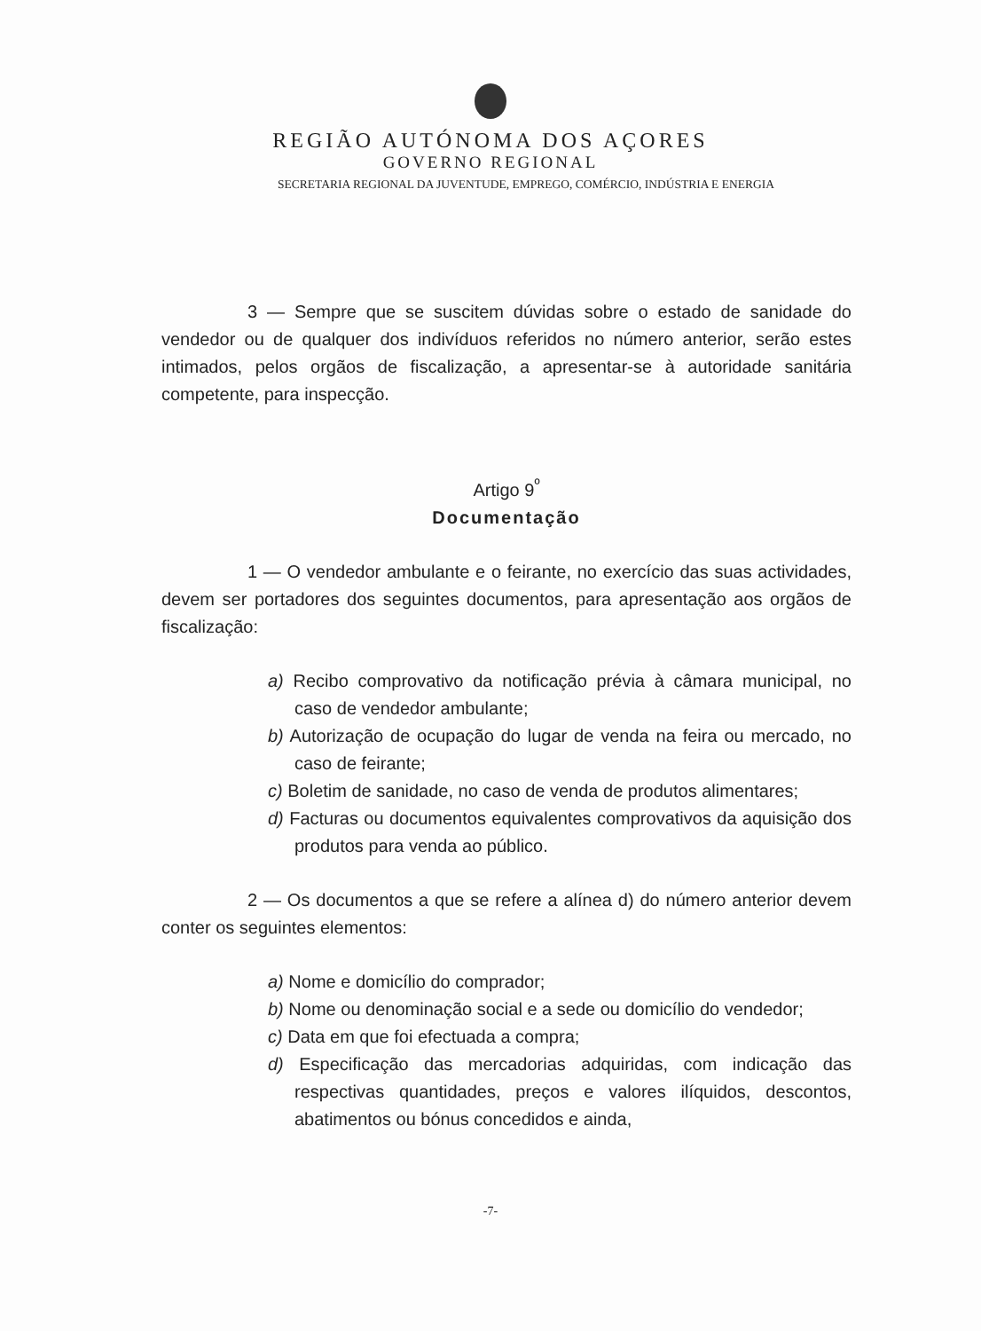REGIÃO AUTÓNOMA DOS AÇORES
GOVERNO REGIONAL
SECRETARIA REGIONAL DA JUVENTUDE, EMPREGO, COMÉRCIO, INDÚSTRIA E ENERGIA
3 — Sempre que se suscitem dúvidas sobre o estado de sanidade do vendedor ou de qualquer dos indivíduos referidos no número anterior, serão estes intimados, pelos orgãos de fiscalização, a apresentar-se à autoridade sanitária competente, para inspecção.
Artigo 9<sup>º</sup>
Documentação
1 — O vendedor ambulante e o feirante, no exercício das suas actividades, devem ser portadores dos seguintes documentos, para apresentação aos orgãos de fiscalização:
a) Recibo comprovativo da notificação prévia à câmara municipal, no caso de vendedor ambulante;
b) Autorização de ocupação do lugar de venda na feira ou mercado, no caso de feirante;
c) Boletim de sanidade, no caso de venda de produtos alimentares;
d) Facturas ou documentos equivalentes comprovativos da aquisição dos produtos para venda ao público.
2 — Os documentos a que se refere a alínea d) do número anterior devem conter os seguintes elementos:
a) Nome e domicílio do comprador;
b) Nome ou denominação social e a sede ou domicílio do vendedor;
c) Data em que foi efectuada a compra;
d) Especificação das mercadorias adquiridas, com indicação das respectivas quantidades, preços e valores ilíquidos, descontos, abatimentos ou bónus concedidos e ainda,
-7-